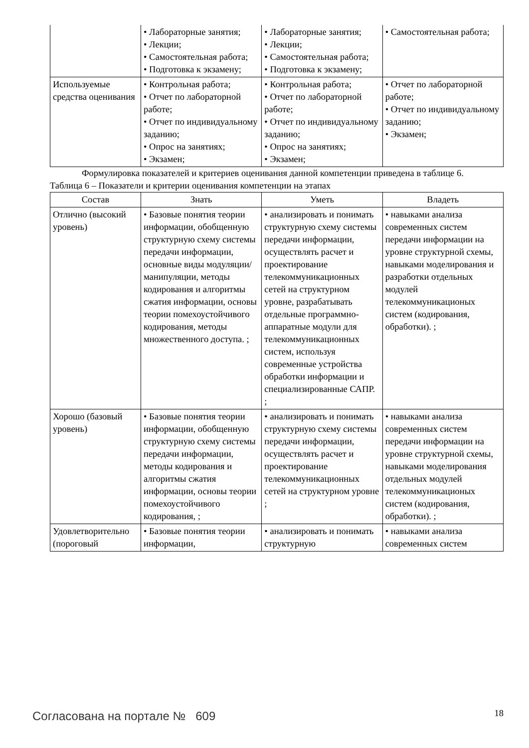| | • Лабораторные занятия; • Лекции; • Самостоятельная работа; • Подготовка к экзамену; | • Лабораторные занятия; • Лекции; • Самостоятельная работа; • Подготовка к экзамену; | • Самостоятельная работа; |
| Используемые средства оценивания | • Контрольная работа; • Отчет по лабораторной работе; • Отчет по индивидуальному заданию; • Опрос на занятиях; • Экзамен; | • Контрольная работа; • Отчет по лабораторной работе; • Отчет по индивидуальному заданию; • Опрос на занятиях; • Экзамен; | • Отчет по лабораторной работе; • Отчет по индивидуальному заданию; • Экзамен; |
Формулировка показателей и критериев оценивания данной компетенции приведена в таблице 6.
Таблица 6 – Показатели и критерии оценивания компетенции на этапах
| Состав | Знать | Уметь | Владеть |
| --- | --- | --- | --- |
| Отлично (высокий уровень) | • Базовые понятия теории информации, обобщенную структурную схему системы передачи информации, основные виды модуляции/манипуляции, методы кодирования и алгоритмы сжатия информации, основы теории помехоустойчивого кодирования, методы множественного доступа. ; | • анализировать и понимать структурную схему системы передачи информации, осуществлять расчет и проектирование телекоммуникационных сетей на структурном уровне, разрабатывать отдельные программно-аппаратные модули для телекоммуникационных систем, используя современные устройства обработки информации и специализированные САПР. ; | • навыками анализа современных систем передачи информации на уровне структурной схемы, навыками моделирования и разработки отдельных модулей телекоммуникационых систем (кодирования, обработки). ; |
| Хорошо (базовый уровень) | • Базовые понятия теории информации, обобщенную структурную схему системы передачи информации, методы кодирования и алгоритмы сжатия информации, основы теории помехоустойчивого кодирования, ; | • анализировать и понимать структурную схему системы передачи информации, осуществлять расчет и проектирование телекоммуникационных сетей на структурном уровне ; | • навыками анализа современных систем передачи информации на уровне структурной схемы, навыками моделирования отдельных модулей телекоммуникационых систем (кодирования, обработки). ; |
| Удовлетворительно (пороговый | • Базовые понятия теории информации, | • анализировать и понимать структурную | • навыками анализа современных систем |
Согласована на портале № 609 18